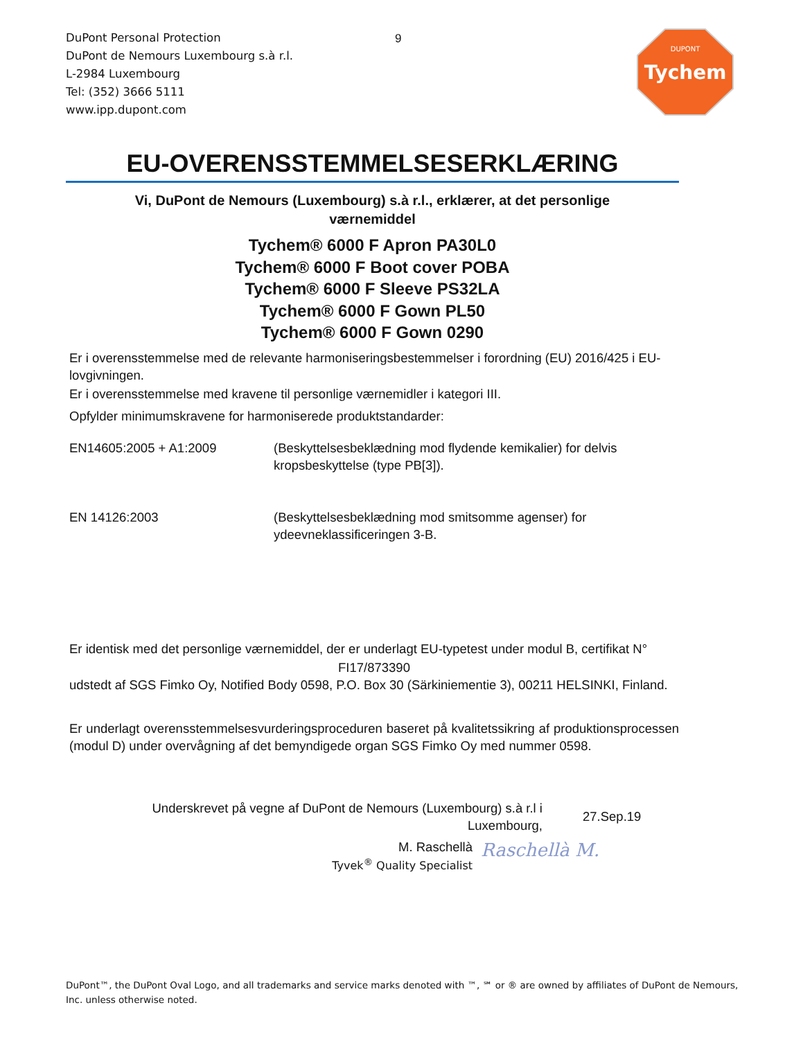DuPont Personal Protection
DuPont de Nemours Luxembourg s.à r.l.
L-2984 Luxembourg
Tel: (352) 3666 5111
www.ipp.dupont.com
9
DUPONT
Tychem
EU-OVERENSSTEMMELSESERKLÆRING
Vi, DuPont de Nemours (Luxembourg) s.à r.l., erklærer, at det personlige
værnemiddel
Tychem® 6000 F Apron PA30L0
Tychem® 6000 F Boot cover POBA
Tychem® 6000 F Sleeve PS32LA
Tychem® 6000 F Gown PL50
Tychem® 6000 F Gown 0290
Er i overensstemmelse med de relevante harmoniseringsbestemmelser i forordning (EU) 2016/425 i EU-lovgivningen.
Er i overensstemmelse med kravene til personlige værnemidler i kategori III.
Opfylder minimumskravene for harmoniserede produktstandarder:
EN14605:2005 + A1:2009 (Beskyttelsesbeklædning mod flydende kemikalier) for delvis kropsbeskyttelse (type PB[3]).
EN 14126:2003 (Beskyttelsesbeklædning mod smitsomme agenser) for ydeevneklassificeringen 3-B.
Er identisk med det personlige værnemiddel, der er underlagt EU-typetest under modul B, certifikat N°
FI17/873390
udstedt af SGS Fimko Oy, Notified Body 0598, P.O. Box 30 (Särkiniementie 3), 00211 HELSINKI, Finland.
Er underlagt overensstemmelsesvurderingsproceduren baseret på kvalitetssikring af produktionsprocessen (modul D) under overvågning af det bemyndigede organ SGS Fimko Oy med nummer 0598.
Underskrevet på vegne af DuPont de Nemours (Luxembourg) s.à r.l i
Luxembourg,
27.Sep.19
M. Raschellà
Tyvek<sup>®</sup> Quality Specialist
Raschellà M.
DuPont™, the DuPont Oval Logo, and all trademarks and service marks denoted with ™, ℠ or ® are owned by affiliates of DuPont de Nemours, Inc. unless otherwise noted.